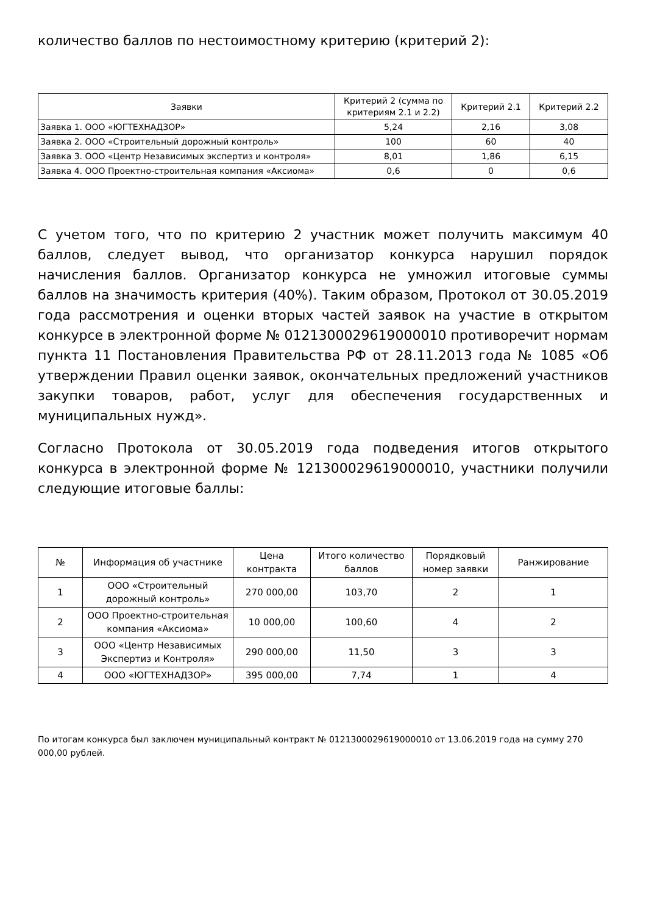количество баллов по нестоимостному критерию (критерий 2):
| Заявки | Критерий 2 (сумма по критериям 2.1 и 2.2) | Критерий 2.1 | Критерий 2.2 |
| --- | --- | --- | --- |
| Заявка 1. ООО «ЮГТЕХНАДЗОР» | 5,24 | 2,16 | 3,08 |
| Заявка 2. ООО «Строительный дорожный контроль» | 100 | 60 | 40 |
| Заявка 3. ООО «Центр Независимых экспертиз и контроля» | 8,01 | 1,86 | 6,15 |
| Заявка 4. ООО Проектно-строительная компания «Аксиома» | 0,6 | 0 | 0,6 |
С учетом того, что по критерию 2 участник может получить максимум 40 баллов, следует вывод, что организатор конкурса нарушил порядок начисления баллов. Организатор конкурса не умножил итоговые суммы баллов на значимость критерия (40%). Таким образом, Протокол от 30.05.2019 года рассмотрения и оценки вторых частей заявок на участие в открытом конкурсе в электронной форме № 0121300029619000010 противоречит нормам пункта 11 Постановления Правительства РФ от 28.11.2013 года № 1085 «Об утверждении Правил оценки заявок, окончательных предложений участников закупки товаров, работ, услуг для обеспечения государственных и муниципальных нужд».
Согласно Протокола от 30.05.2019 года подведения итогов открытого конкурса в электронной форме № 121300029619000010, участники получили следующие итоговые баллы:
| № | Информация об участнике | Цена контракта | Итого количество баллов | Порядковый номер заявки | Ранжирование |
| --- | --- | --- | --- | --- | --- |
| 1 | ООО «Строительный дорожный контроль» | 270 000,00 | 103,70 | 2 | 1 |
| 2 | ООО Проектно-строительная компания «Аксиома» | 10 000,00 | 100,60 | 4 | 2 |
| 3 | ООО «Центр Независимых Экспертиз и Контроля» | 290 000,00 | 11,50 | 3 | 3 |
| 4 | ООО «ЮГТЕХНАДЗОР» | 395 000,00 | 7,74 | 1 | 4 |
По итогам конкурса был заключен муниципальный контракт № 0121300029619000010 от 13.06.2019 года на сумму 270 000,00 рублей.